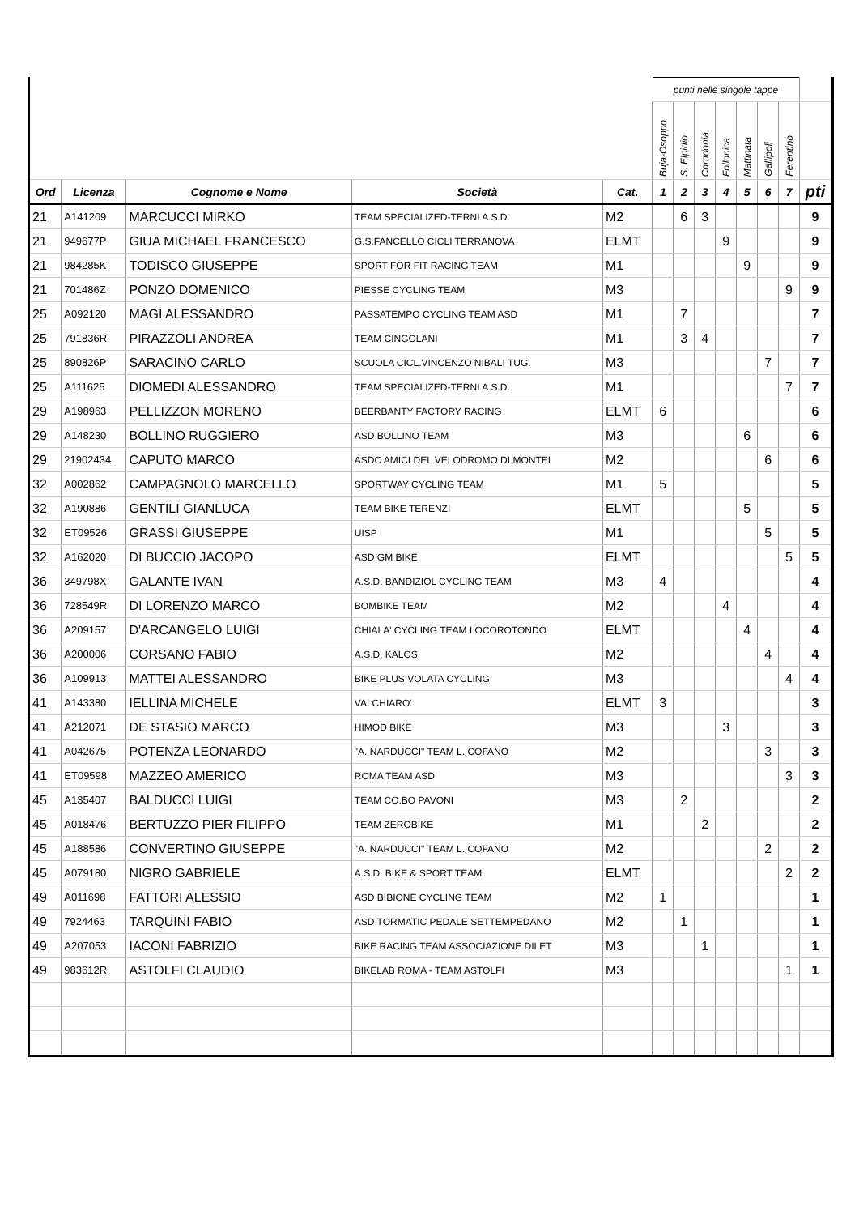| | | | | | punti nelle singole tappe | | | | | | | |
| | | | | | Buja-Osoppo | S. Elpidio | Corridonia | Follonica | Mattinata | Gallipoli | Ferentino | |
| Ord | Licenza | Cognome e Nome | Società | Cat. | 1 | 2 | 3 | 4 | 5 | 6 | 7 | pti |
| 21 | A141209 | MARCUCCI MIRKO | TEAM SPECIALIZED-TERNI A.S.D. | M2 | | 6 | 3 | | | | | 9 |
| 21 | 949677P | GIUA MICHAEL FRANCESCO | G.S.FANCELLO CICLI TERRANOVA | ELMT | | | | 9 | | | | 9 |
| 21 | 984285K | TODISCO GIUSEPPE | SPORT FOR FIT RACING TEAM | M1 | | | | | 9 | | | 9 |
| 21 | 701486Z | PONZO DOMENICO | PIESSE CYCLING TEAM | M3 | | | | | | | 9 | 9 |
| 25 | A092120 | MAGI ALESSANDRO | PASSATEMPO CYCLING TEAM ASD | M1 | | 7 | | | | | | 7 |
| 25 | 791836R | PIRAZZOLI ANDREA | TEAM CINGOLANI | M1 | | 3 | 4 | | | | | 7 |
| 25 | 890826P | SARACINO CARLO | SCUOLA CICL.VINCENZO NIBALI TUG. | M3 | | | | | | 7 | | 7 |
| 25 | A111625 | DIOMEDI ALESSANDRO | TEAM SPECIALIZED-TERNI A.S.D. | M1 | | | | | | | 7 | 7 |
| 29 | A198963 | PELLIZZON MORENO | BEERBANTY FACTORY RACING | ELMT | 6 | | | | | | | 6 |
| 29 | A148230 | BOLLINO RUGGIERO | ASD BOLLINO TEAM | M3 | | | | | 6 | | | 6 |
| 29 | 21902434 | CAPUTO MARCO | ASDC AMICI DEL VELODROMO DI MONTEI | M2 | | | | | | 6 | | 6 |
| 32 | A002862 | CAMPAGNOLO MARCELLO | SPORTWAY CYCLING TEAM | M1 | 5 | | | | | | | 5 |
| 32 | A190886 | GENTILI GIANLUCA | TEAM BIKE TERENZI | ELMT | | | | | 5 | | | 5 |
| 32 | ET09526 | GRASSI GIUSEPPE | UISP | M1 | | | | | | 5 | | 5 |
| 32 | A162020 | DI BUCCIO JACOPO | ASD GM BIKE | ELMT | | | | | | | 5 | 5 |
| 36 | 349798X | GALANTE IVAN | A.S.D. BANDIZIOL CYCLING TEAM | M3 | 4 | | | | | | | 4 |
| 36 | 728549R | DI LORENZO MARCO | BOMBIKE TEAM | M2 | | | | 4 | | | | 4 |
| 36 | A209157 | D'ARCANGELO LUIGI | CHIALA' CYCLING TEAM LOCOROTONDO | ELMT | | | | | 4 | | | 4 |
| 36 | A200006 | CORSANO FABIO | A.S.D. KALOS | M2 | | | | | | 4 | | 4 |
| 36 | A109913 | MATTEI ALESSANDRO | BIKE PLUS VOLATA CYCLING | M3 | | | | | | | 4 | 4 |
| 41 | A143380 | IELLINA MICHELE | VALCHIARO' | ELMT | 3 | | | | | | | 3 |
| 41 | A212071 | DE STASIO MARCO | HIMOD BIKE | M3 | | | | 3 | | | | 3 |
| 41 | A042675 | POTENZA LEONARDO | "A. NARDUCCI" TEAM L. COFANO | M2 | | | | | | 3 | | 3 |
| 41 | ET09598 | MAZZEO AMERICO | ROMA TEAM ASD | M3 | | | | | | | 3 | 3 |
| 45 | A135407 | BALDUCCI LUIGI | TEAM CO.BO PAVONI | M3 | | 2 | | | | | | 2 |
| 45 | A018476 | BERTUZZO PIER FILIPPO | TEAM ZEROBIKE | M1 | | | 2 | | | | | 2 |
| 45 | A188586 | CONVERTINO GIUSEPPE | "A. NARDUCCI" TEAM L. COFANO | M2 | | | | | | 2 | | 2 |
| 45 | A079180 | NIGRO GABRIELE | A.S.D. BIKE & SPORT TEAM | ELMT | | | | | | | 2 | 2 |
| 49 | A011698 | FATTORI ALESSIO | ASD BIBIONE CYCLING TEAM | M2 | 1 | | | | | | | 1 |
| 49 | 7924463 | TARQUINI FABIO | ASD TORMATIC PEDALE SETTEMPEDANO | M2 | | 1 | | | | | | 1 |
| 49 | A207053 | IACONI FABRIZIO | BIKE RACING TEAM ASSOCIAZIONE DILET | M3 | | | 1 | | | | | 1 |
| 49 | 983612R | ASTOLFI CLAUDIO | BIKELAB ROMA - TEAM ASTOLFI | M3 | | | | | | | 1 | 1 |